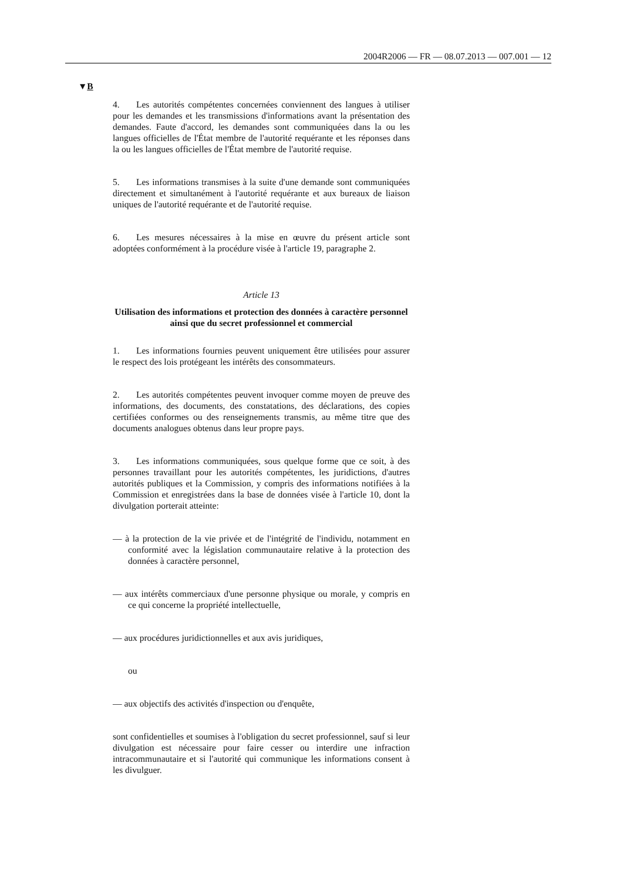2004R2006 — FR — 08.07.2013 — 007.001 — 12
▼B
4. Les autorités compétentes concernées conviennent des langues à utiliser pour les demandes et les transmissions d'informations avant la présentation des demandes. Faute d'accord, les demandes sont communiquées dans la ou les langues officielles de l'État membre de l'autorité requérante et les réponses dans la ou les langues officielles de l'État membre de l'autorité requise.
5. Les informations transmises à la suite d'une demande sont communiquées directement et simultanément à l'autorité requérante et aux bureaux de liaison uniques de l'autorité requérante et de l'autorité requise.
6. Les mesures nécessaires à la mise en œuvre du présent article sont adoptées conformément à la procédure visée à l'article 19, paragraphe 2.
Article 13
Utilisation des informations et protection des données à caractère personnel ainsi que du secret professionnel et commercial
1. Les informations fournies peuvent uniquement être utilisées pour assurer le respect des lois protégeant les intérêts des consommateurs.
2. Les autorités compétentes peuvent invoquer comme moyen de preuve des informations, des documents, des constatations, des déclarations, des copies certifiées conformes ou des renseignements transmis, au même titre que des documents analogues obtenus dans leur propre pays.
3. Les informations communiquées, sous quelque forme que ce soit, à des personnes travaillant pour les autorités compétentes, les juridictions, d'autres autorités publiques et la Commission, y compris des informations notifiées à la Commission et enregistrées dans la base de données visée à l'article 10, dont la divulgation porterait atteinte:
— à la protection de la vie privée et de l'intégrité de l'individu, notamment en conformité avec la législation communautaire relative à la protection des données à caractère personnel,
— aux intérêts commerciaux d'une personne physique ou morale, y compris en ce qui concerne la propriété intellectuelle,
— aux procédures juridictionnelles et aux avis juridiques,
ou
— aux objectifs des activités d'inspection ou d'enquête,
sont confidentielles et soumises à l'obligation du secret professionnel, sauf si leur divulgation est nécessaire pour faire cesser ou interdire une infraction intracommunautaire et si l'autorité qui communique les informations consent à les divulguer.